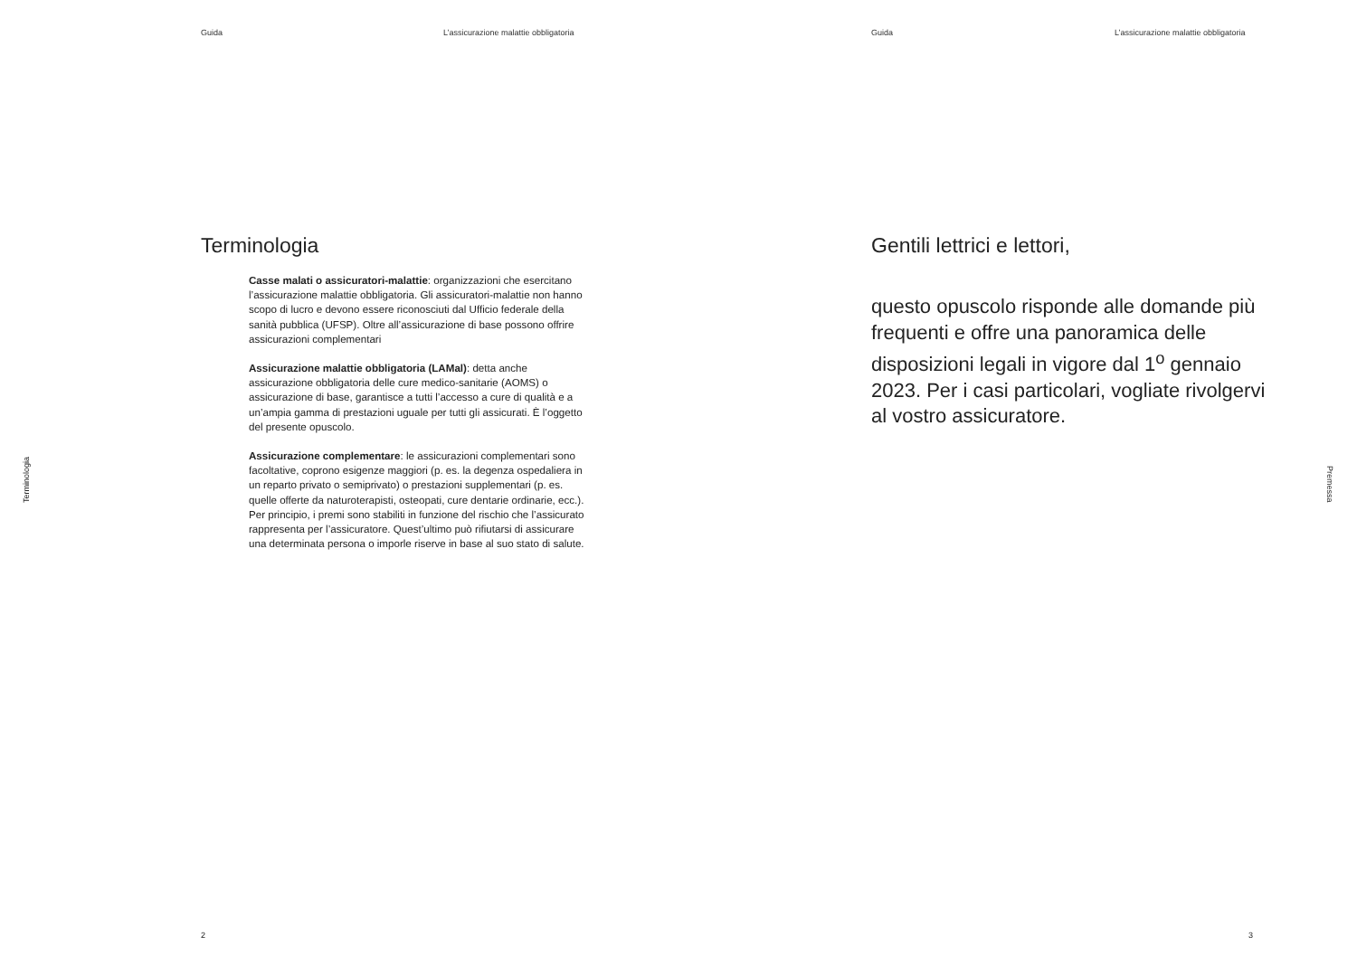Guida
L’assicurazione malattie obbligatoria
Terminologia
Casse malati o assicuratori-malattie: organizzazioni che esercitano l’assicurazione malattie obbligatoria. Gli assicuratori-malattie non hanno scopo di lucro e devono essere riconosciuti dal Ufficio federale della sanità pubblica (UFSP). Oltre all’assicurazione di base possono offrire assicurazioni complementari
Assicurazione malattie obbligatoria (LAMal): detta anche assicurazione obbligatoria delle cure medico-sanitarie (AOMS) o assicurazione di base, garantisce a tutti l’accesso a cure di qualità e a un’ampia gamma di prestazioni uguale per tutti gli assicurati. È l’oggetto del presente opuscolo.
Assicurazione complementare: le assicurazioni complementari sono facoltative, coprono esigenze maggiori (p. es. la degenza ospedaliera in un reparto privato o semiprivato) o prestazioni supplementari (p. es. quelle offerte da naturoterapisti, osteopati, cure dentarie ordinarie, ecc.). Per principio, i premi sono stabiliti in funzione del rischio che l’assicurato rappresenta per l’assicuratore. Quest’ultimo può rifiutarsi di assicurare una determinata persona o imporle riserve in base al suo stato di salute.
Terminologia
2
Guida
L’assicurazione malattie obbligatoria
Gentili lettrici e lettori,
questo opuscolo risponde alle domande più frequenti e offre una panoramica delle disposizioni legali in vigore dal 1<sup>o</sup> gennaio 2023. Per i casi particolari, vogliate rivolgervi al vostro assicuratore.
Premessa
3